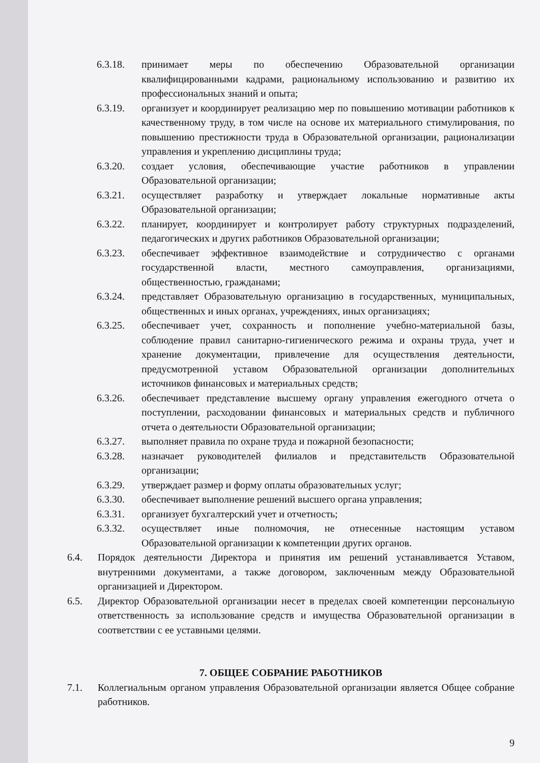6.3.18. принимает меры по обеспечению Образовательной организации квалифицированными кадрами, рациональному использованию и развитию их профессиональных знаний и опыта;
6.3.19. организует и координирует реализацию мер по повышению мотивации работников к качественному труду, в том числе на основе их материального стимулирования, по повышению престижности труда в Образовательной организации, рационализации управления и укреплению дисциплины труда;
6.3.20. создает условия, обеспечивающие участие работников в управлении Образовательной организации;
6.3.21. осуществляет разработку и утверждает локальные нормативные акты Образовательной организации;
6.3.22. планирует, координирует и контролирует работу структурных подразделений, педагогических и других работников Образовательной организации;
6.3.23. обеспечивает эффективное взаимодействие и сотрудничество с органами государственной власти, местного самоуправления, организациями, общественностью, гражданами;
6.3.24. представляет Образовательную организацию в государственных, муниципальных, общественных и иных органах, учреждениях, иных организациях;
6.3.25. обеспечивает учет, сохранность и пополнение учебно-материальной базы, соблюдение правил санитарно-гигиенического режима и охраны труда, учет и хранение документации, привлечение для осуществления деятельности, предусмотренной уставом Образовательной организации дополнительных источников финансовых и материальных средств;
6.3.26. обеспечивает представление высшему органу управления ежегодного отчета о поступлении, расходовании финансовых и материальных средств и публичного отчета о деятельности Образовательной организации;
6.3.27. выполняет правила по охране труда и пожарной безопасности;
6.3.28. назначает руководителей филиалов и представительств Образовательной организации;
6.3.29. утверждает размер и форму оплаты образовательных услуг;
6.3.30. обеспечивает выполнение решений высшего органа управления;
6.3.31. организует бухгалтерский учет и отчетность;
6.3.32. осуществляет иные полномочия, не отнесенные настоящим уставом Образовательной организации к компетенции других органов.
6.4. Порядок деятельности Директора и принятия им решений устанавливается Уставом, внутренними документами, а также договором, заключенным между Образовательной организацией и Директором.
6.5. Директор Образовательной организации несет в пределах своей компетенции персональную ответственность за использование средств и имущества Образовательной организации в соответствии с ее уставными целями.
7. ОБЩЕЕ СОБРАНИЕ РАБОТНИКОВ
7.1. Коллегиальным органом управления Образовательной организации является Общее собрание работников.
9